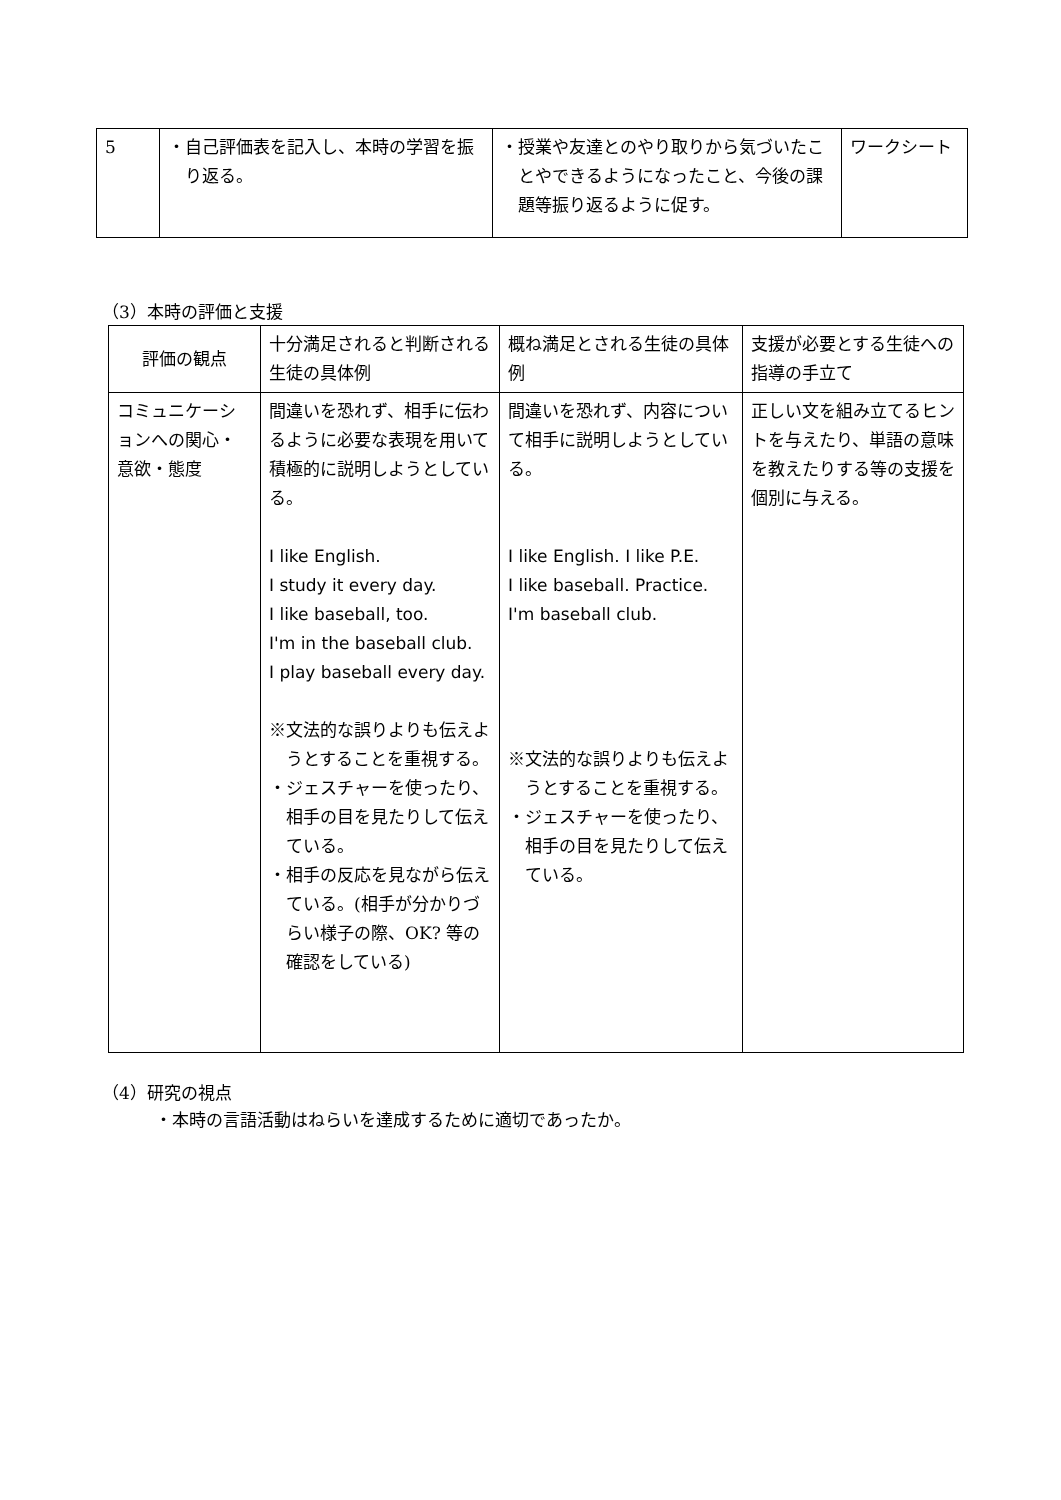| 5 | ・自己評価表を記入し、本時の学習を振り返る。 | ・授業や友達とのやり取りから気づいたことやできるようになったこと、今後の課題等振り返るように促す。 | ワークシート |
（3）本時の評価と支援
| 評価の観点 | 十分満足されると判断される生徒の具体例 | 概ね満足とされる生徒の具体例 | 支援が必要とする生徒への指導の手立て |
| --- | --- | --- | --- |
| コミュニケーションへの関心・意欲・態度 | 間違いを恐れず、相手に伝わるように必要な表現を用いて積極的に説明しようとしている。 I like English. I study it every day. I like baseball, too. I'm in the baseball club. I play baseball every day. ※文法的な誤りよりも伝えようとすることを重視する。 ・ジェスチャーを使ったり、相手の目を見たりして伝えている。 ・相手の反応を見ながら伝えている。(相手が分かりづらい様子の際、OK? 等の確認をしている) | 間違いを恐れず、内容について相手に説明しようとしている。 I like English. I like P.E. I like baseball. Practice. I'm baseball club. ※文法的な誤りよりも伝えようとすることを重視する。 ・ジェスチャーを使ったり、相手の目を見たりして伝えている。 | 正しい文を組み立てるヒントを与えたり、単語の意味を教えたりする等の支援を個別に与える。 |
（4）研究の視点
・本時の言語活動はねらいを達成するために適切であったか。